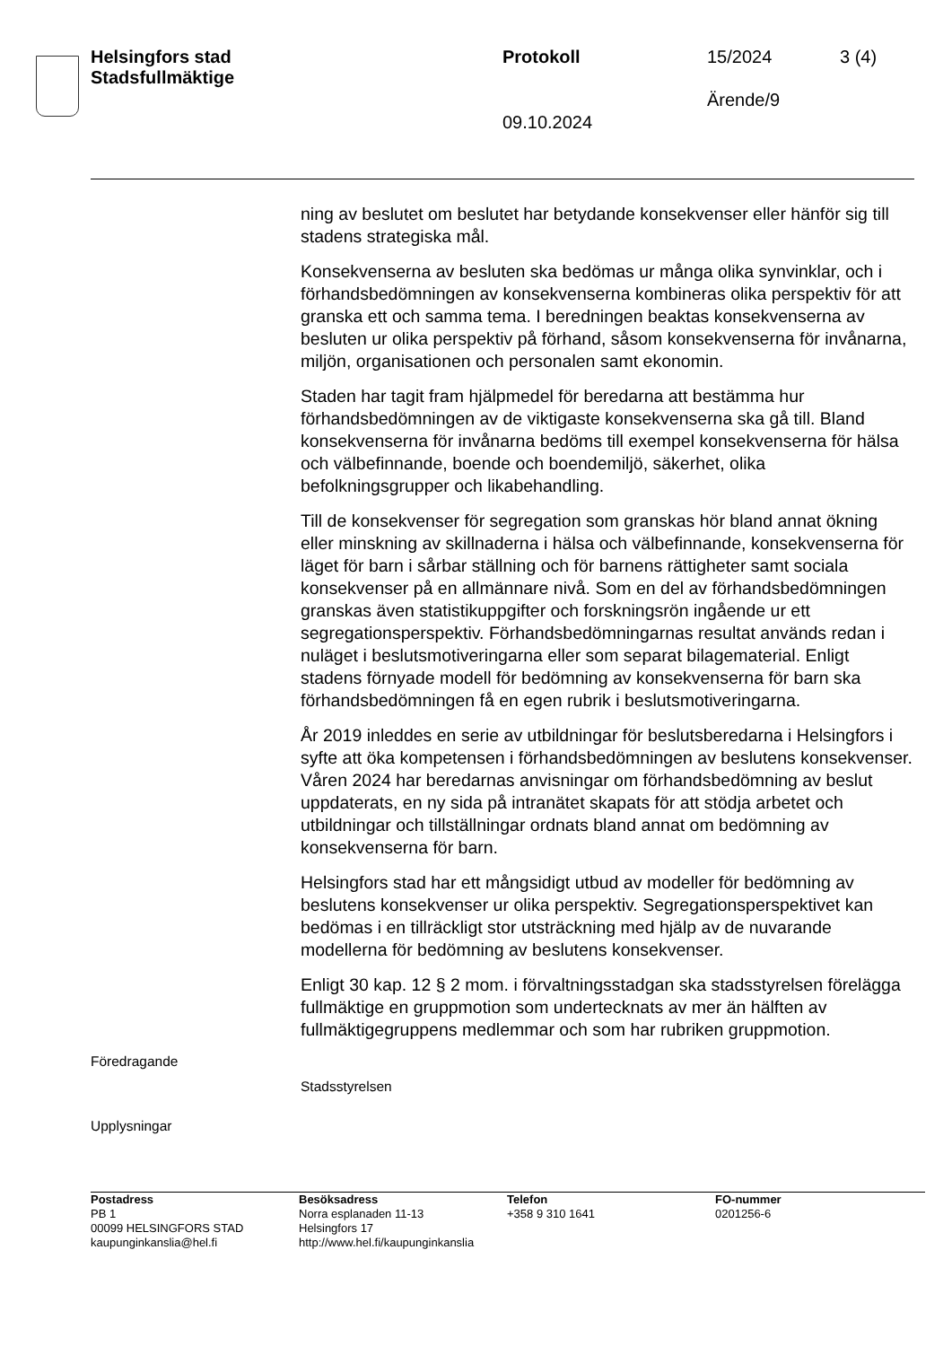Helsingfors stad
Stadsfullmäktige
Protokoll 15/2024 3 (4)
Ärende/9
09.10.2024
ning av beslutet om beslutet har betydande konsekvenser eller hänför sig till stadens strategiska mål.
Konsekvenserna av besluten ska bedömas ur många olika synvinklar, och i förhandsbedömningen av konsekvenserna kombineras olika perspektiv för att granska ett och samma tema. I beredningen beaktas konsekvenserna av besluten ur olika perspektiv på förhand, såsom konsekvenserna för invånarna, miljön, organisationen och personalen samt ekonomin.
Staden har tagit fram hjälpmedel för beredarna att bestämma hur förhandsbedömningen av de viktigaste konsekvenserna ska gå till. Bland konsekvenserna för invånarna bedöms till exempel konsekvenserna för hälsa och välbefinnande, boende och boendemiljö, säkerhet, olika befolkningsgrupper och likabehandling.
Till de konsekvenser för segregation som granskas hör bland annat ökning eller minskning av skillnaderna i hälsa och välbefinnande, konsekvenserna för läget för barn i sårbar ställning och för barnens rättigheter samt sociala konsekvenser på en allmännare nivå. Som en del av förhandsbedömningen granskas även statistikuppgifter och forskningsrön ingående ur ett segregationsperspektiv. Förhandsbedömningarnas resultat används redan i nuläget i beslutsmotiveringarna eller som separat bilagematerial. Enligt stadens förnyade modell för bedömning av konsekvenserna för barn ska förhandsbedömningen få en egen rubrik i beslutsmotiveringarna.
År 2019 inleddes en serie av utbildningar för beslutsberedarna i Helsingfors i syfte att öka kompetensen i förhandsbedömningen av beslutens konsekvenser. Våren 2024 har beredarnas anvisningar om förhandsbedömning av beslut uppdaterats, en ny sida på intranätet skapats för att stödja arbetet och utbildningar och tillställningar ordnats bland annat om bedömning av konsekvenserna för barn.
Helsingfors stad har ett mångsidigt utbud av modeller för bedömning av beslutens konsekvenser ur olika perspektiv. Segregationsperspektivet kan bedömas i en tillräckligt stor utsträckning med hjälp av de nuvarande modellerna för bedömning av beslutens konsekvenser.
Enligt 30 kap. 12 § 2 mom. i förvaltningsstadgan ska stadsstyrelsen förelägga fullmäktige en gruppmotion som undertecknats av mer än hälften av fullmäktigegruppens medlemmar och som har rubriken gruppmotion.
Föredragande
Stadsstyrelsen
Upplysningar
Postadress
PB 1
00099 HELSINGFORS STAD
kaupunginkanslia@hel.fi
Besöksadress
Norra esplanaden 11-13
Helsingfors 17
http://www.hel.fi/kaupunginkanslia
Telefon
+358 9 310 1641
FO-nummer
0201256-6